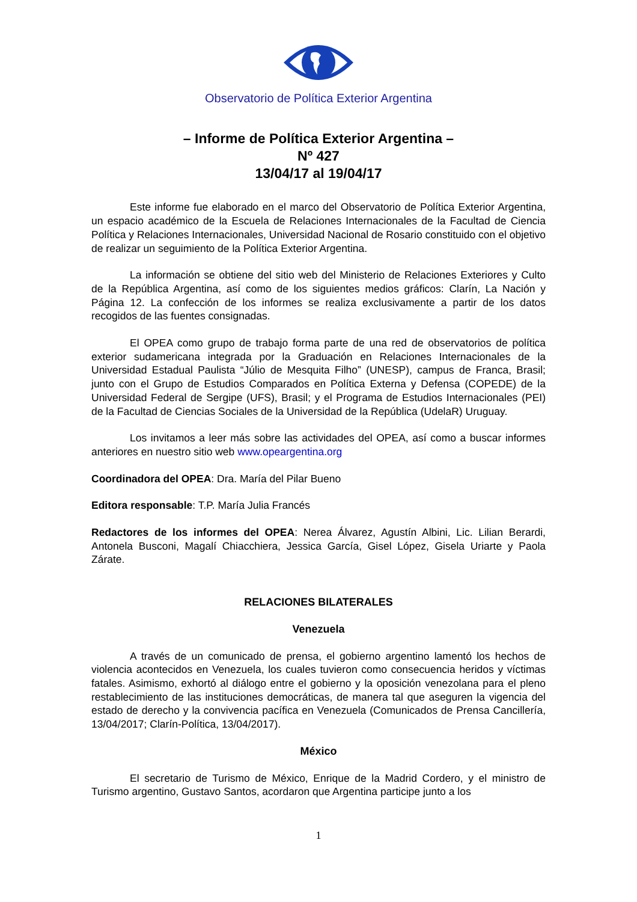Observatorio de Política Exterior Argentina
– Informe de Política Exterior Argentina –
Nº 427
13/04/17 al 19/04/17
Este informe fue elaborado en el marco del Observatorio de Política Exterior Argentina, un espacio académico de la Escuela de Relaciones Internacionales de la Facultad de Ciencia Política y Relaciones Internacionales, Universidad Nacional de Rosario constituido con el objetivo de realizar un seguimiento de la Política Exterior Argentina.
La información se obtiene del sitio web del Ministerio de Relaciones Exteriores y Culto de la República Argentina, así como de los siguientes medios gráficos: Clarín, La Nación y Página 12. La confección de los informes se realiza exclusivamente a partir de los datos recogidos de las fuentes consignadas.
El OPEA como grupo de trabajo forma parte de una red de observatorios de política exterior sudamericana integrada por la Graduación en Relaciones Internacionales de la Universidad Estadual Paulista “Júlio de Mesquita Filho” (UNESP), campus de Franca, Brasil; junto con el Grupo de Estudios Comparados en Política Externa y Defensa (COPEDE) de la Universidad Federal de Sergipe (UFS), Brasil; y el Programa de Estudios Internacionales (PEI) de la Facultad de Ciencias Sociales de la Universidad de la República (UdelaR) Uruguay.
Los invitamos a leer más sobre las actividades del OPEA, así como a buscar informes anteriores en nuestro sitio web www.opeargentina.org
Coordinadora del OPEA: Dra. María del Pilar Bueno
Editora responsable: T.P. María Julia Francés
Redactores de los informes del OPEA: Nerea Álvarez, Agustín Albini, Lic. Lilian Berardi, Antonela Busconi, Magalí Chiacchiera, Jessica García, Gisel López, Gisela Uriarte y Paola Zárate.
RELACIONES BILATERALES
Venezuela
A través de un comunicado de prensa, el gobierno argentino lamentó los hechos de violencia acontecidos en Venezuela, los cuales tuvieron como consecuencia heridos y víctimas fatales. Asimismo, exhortó al diálogo entre el gobierno y la oposición venezolana para el pleno restablecimiento de las instituciones democráticas, de manera tal que aseguren la vigencia del estado de derecho y la convivencia pacífica en Venezuela (Comunicados de Prensa Cancillería, 13/04/2017; Clarín-Política, 13/04/2017).
México
El secretario de Turismo de México, Enrique de la Madrid Cordero, y el ministro de Turismo argentino, Gustavo Santos, acordaron que Argentina participe junto a los
1